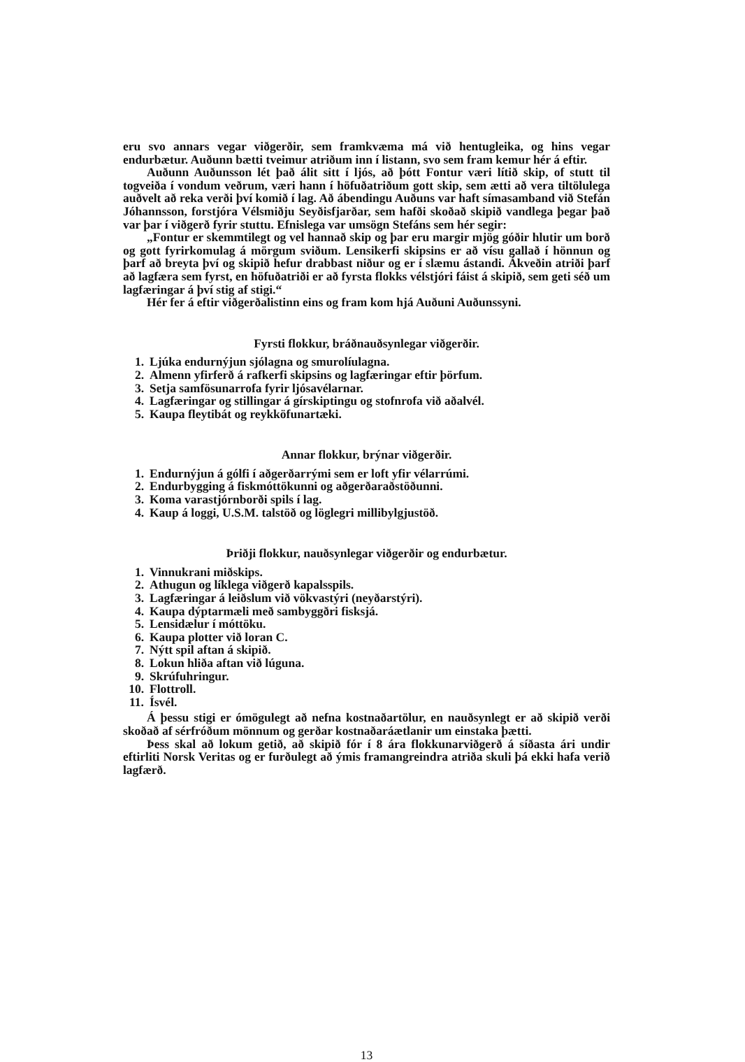eru svo annars vegar viðgerðir, sem framkvæma má við hentugleika, og hins vegar endurbætur. Auðunn bætti tveimur atriðum inn í listann, svo sem fram kemur hér á eftir.
Auðunn Auðunsson lét það álit sitt í ljós, að þótt Fontur væri lítið skip, of stutt til togveiða í vondum veðrum, væri hann í höfuðatriðum gott skip, sem ætti að vera tiltölulega auðvelt að reka verði því komið í lag. Að ábendingu Auðuns var haft símasamband við Stefán Jóhannsson, forstjóra Vélsmiðju Seyðisfjarðar, sem hafði skoðað skipið vandlega þegar það var þar í viðgerð fyrir stuttu. Efnislega var umsögn Stefáns sem hér segir:
„Fontur er skemmtilegt og vel hannað skip og þar eru margir mjög góðir hlutir um borð og gott fyrirkomulag á mörgum sviðum. Lensikerfi skipsins er að vísu gallað í hönnun og þarf að breyta því og skipið hefur drabbast niður og er í slæmu ástandi. Ákveðin atriði þarf að lagfæra sem fyrst, en höfuðatriði er að fyrsta flokks vélstjóri fáist á skipið, sem geti séð um lagfæringar á því stig af stigi.“
Hér fer á eftir viðgerðalistinn eins og fram kom hjá Auðuni Auðunssyni.
Fyrsti flokkur, bráðnauðsynlegar viðgerðir.
1. Ljúka endurnýjun sjólagna og smurolíulagna.
2. Almenn yfirferð á rafkerfi skipsins og lagfæringar eftir þörfum.
3. Setja samfösunarrofa fyrir ljósavélarnar.
4. Lagfæringar og stillingar á gírskiptingu og stofnrofa við aðalvél.
5. Kaupa fleytibát og reykköfunartæki.
Annar flokkur, brýnar viðgerðir.
1. Endurnýjun á gólfi í aðgerðarrými sem er loft yfir vélarrúmi.
2. Endurbygging á fiskmóttökunni og aðgerðaraðstöðunni.
3. Koma varastjórnborði spils í lag.
4. Kaup á loggi, U.S.M. talstöð og löglegri millibylgjustöð.
Þriðji flokkur, nauðsynlegar viðgerðir og endurbætur.
1. Vinnukrani miðskips.
2. Athugun og líklega viðgerð kapalsspils.
3. Lagfæringar á leiðslum við vökvastýri (neyðarstýri).
4. Kaupa dýptarmæli með sambyggðri fisksjá.
5. Lensidælur í móttöku.
6. Kaupa plotter við loran C.
7. Nýtt spil aftan á skipið.
8. Lokun hliða aftan við lúguna.
9. Skrúfuhringur.
10. Flottroll.
11. Ísvél.
Á þessu stigi er ómögulegt að nefna kostnaðartölur, en nauðsynlegt er að skipið verði skoðað af sérfróðum mönnum og gerðar kostnaðaráætlanir um einstaka þætti.
Þess skal að lokum getið, að skipið fór í 8 ára flokkunarviðgerð á síðasta ári undir eftirliti Norsk Veritas og er furðulegt að ýmis framangreindra atriða skuli þá ekki hafa verið lagfærð.
13